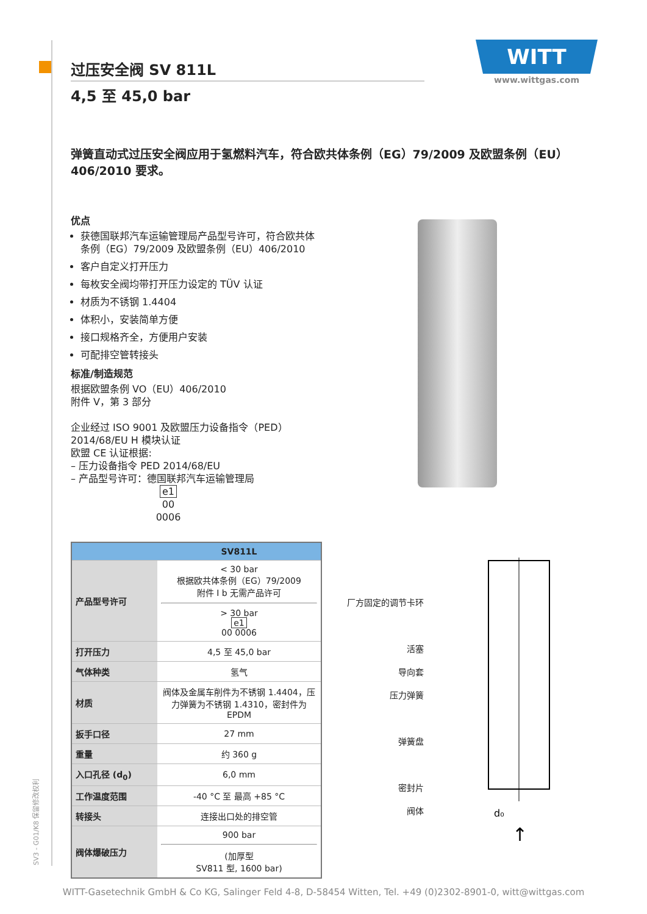WITT
www.wittgas.com
过压安全阀 SV 811L
4,5 至 45,0 bar
弹簧直动式过压安全阀应用于氢燃料汽车，符合欧共体条例（EG）79/2009 及欧盟条例（EU）406/2010 要求。
优点
获德国联邦汽车运输管理局产品型号许可，符合欧共体条例（EG）79/2009 及欧盟条例（EU）406/2010
客户自定义打开压力
每枚安全阀均带打开压力设定的 TÜV 认证
材质为不锈钢 1.4404
体积小，安装简单方便
接口规格齐全，方便用户安装
可配排空管转接头
标准/制造规范
根据欧盟条例 VO（EU）406/2010
附件 V，第 3 部分
企业经过 ISO 9001 及欧盟压力设备指令（PED）2014/68/EU H 模块认证
欧盟 CE 认证根据:
– 压力设备指令 PED 2014/68/EU
– 产品型号许可：德国联邦汽车运输管理局
e1
00 0006
| | SV811L |
| --- | --- |
| 产品型号许可 | < 30 bar 根据欧共体条例（EG）79/2009 附件 I b 无需产品许可 > 30 bar e1 00 0006 |
| 打开压力 | 4,5 至 45,0 bar |
| 气体种类 | 氢气 |
| 材质 | 阀体及金属车削件为不锈钢 1.4404，压力弹簧为不锈钢 1.4310，密封件为 EPDM |
| 扳手口径 | 27 mm |
| 重量 | 约 360 g |
| 入口孔径 (d<sub>0</sub>) | 6,0 mm |
| 工作温度范围 | -40 °C 至 最高 +85 °C |
| 转接头 | 连接出口处的排空管 |
| 阀体爆破压力 | 900 bar (加厚型 SV811 型, 1600 bar) |
厂方固定的调节卡环
活塞
导向套
压力弹簧
弹簧盘
密封片
阀体
d₀
↑
SV3 - G01/K8 保留修改权利
WITT-Gasetechnik GmbH & Co KG, Salinger Feld 4-8, D-58454 Witten, Tel. +49 (0)2302-8901-0, witt@wittgas.com